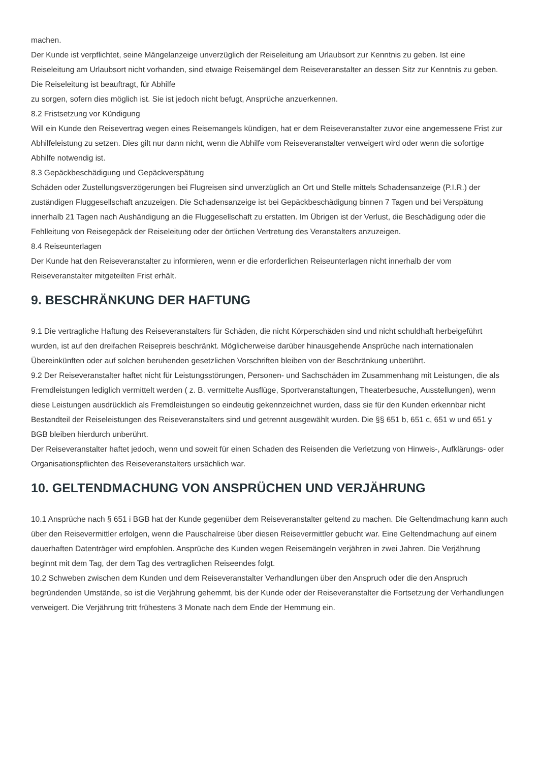machen.
Der Kunde ist verpflichtet, seine Mängelanzeige unverzüglich der Reiseleitung am Urlaubsort zur Kenntnis zu geben. Ist eine Reiseleitung am Urlaubsort nicht vorhanden, sind etwaige Reisemängel dem Reiseveranstalter an dessen Sitz zur Kenntnis zu geben. Die Reiseleitung ist beauftragt, für Abhilfe
zu sorgen, sofern dies möglich ist. Sie ist jedoch nicht befugt, Ansprüche anzuerkennen.
8.2 Fristsetzung vor Kündigung
Will ein Kunde den Reisevertrag wegen eines Reisemangels kündigen, hat er dem Reiseveranstalter zuvor eine angemessene Frist zur Abhilfeleistung zu setzen. Dies gilt nur dann nicht, wenn die Abhilfe vom Reiseveranstalter verweigert wird oder wenn die sofortige Abhilfe notwendig ist.
8.3 Gepäckbeschädigung und Gepäckverspätung
Schäden oder Zustellungsverzögerungen bei Flugreisen sind unverzüglich an Ort und Stelle mittels Schadensanzeige (P.I.R.) der zuständigen Fluggesellschaft anzuzeigen. Die Schadensanzeige ist bei Gepäckbeschädigung binnen 7 Tagen und bei Verspätung innerhalb 21 Tagen nach Aushändigung an die Fluggesellschaft zu erstatten. Im Übrigen ist der Verlust, die Beschädigung oder die Fehlleitung von Reisegepäck der Reiseleitung oder der örtlichen Vertretung des Veranstalters anzuzeigen.
8.4 Reiseunterlagen
Der Kunde hat den Reiseveranstalter zu informieren, wenn er die erforderlichen Reiseunterlagen nicht innerhalb der vom Reiseveranstalter mitgeteilten Frist erhält.
9. BESCHRÄNKUNG DER HAFTUNG
9.1 Die vertragliche Haftung des Reiseveranstalters für Schäden, die nicht Körperschäden sind und nicht schuldhaft herbeigeführt wurden, ist auf den dreifachen Reisepreis beschränkt. Möglicherweise darüber hinausgehende Ansprüche nach internationalen Übereinkünften oder auf solchen beruhenden gesetzlichen Vorschriften bleiben von der Beschränkung unberührt.
9.2 Der Reiseveranstalter haftet nicht für Leistungsstörungen, Personen- und Sachschäden im Zusammenhang mit Leistungen, die als Fremdleistungen lediglich vermittelt werden ( z. B. vermittelte Ausflüge, Sportveranstaltungen, Theaterbesuche, Ausstellungen), wenn diese Leistungen ausdrücklich als Fremdleistungen so eindeutig gekennzeichnet wurden, dass sie für den Kunden erkennbar nicht Bestandteil der Reiseleistungen des Reiseveranstalters sind und getrennt ausgewählt wurden. Die §§ 651 b, 651 c, 651 w und 651 y BGB bleiben hierdurch unberührt.
Der Reiseveranstalter haftet jedoch, wenn und soweit für einen Schaden des Reisenden die Verletzung von Hinweis-, Aufklärungs- oder Organisationspflichten des Reiseveranstalters ursächlich war.
10. GELTENDMACHUNG VON ANSPRÜCHEN UND VERJÄHRUNG
10.1 Ansprüche nach § 651 i BGB hat der Kunde gegenüber dem Reiseveranstalter geltend zu machen. Die Geltendmachung kann auch über den Reisevermittler erfolgen, wenn die Pauschalreise über diesen Reisevermittler gebucht war. Eine Geltendmachung auf einem dauerhaften Datenträger wird empfohlen. Ansprüche des Kunden wegen Reisemängeln verjähren in zwei Jahren. Die Verjährung beginnt mit dem Tag, der dem Tag des vertraglichen Reiseendes folgt.
10.2 Schweben zwischen dem Kunden und dem Reiseveranstalter Verhandlungen über den Anspruch oder die den Anspruch begründenden Umstände, so ist die Verjährung gehemmt, bis der Kunde oder der Reiseveranstalter die Fortsetzung der Verhandlungen verweigert. Die Verjährung tritt frühestens 3 Monate nach dem Ende der Hemmung ein.